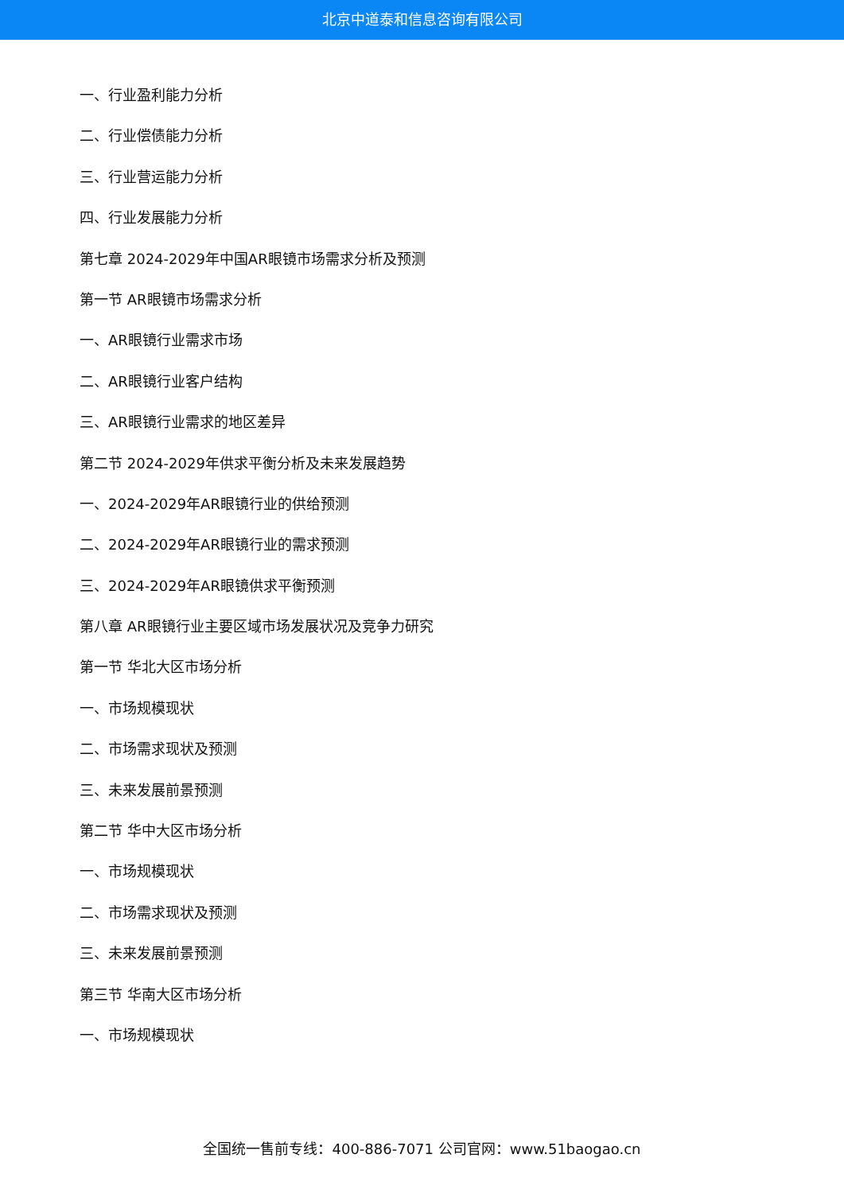北京中道泰和信息咨询有限公司
一、行业盈利能力分析
二、行业偿债能力分析
三、行业营运能力分析
四、行业发展能力分析
第七章 2024-2029年中国AR眼镜市场需求分析及预测
第一节 AR眼镜市场需求分析
一、AR眼镜行业需求市场
二、AR眼镜行业客户结构
三、AR眼镜行业需求的地区差异
第二节 2024-2029年供求平衡分析及未来发展趋势
一、2024-2029年AR眼镜行业的供给预测
二、2024-2029年AR眼镜行业的需求预测
三、2024-2029年AR眼镜供求平衡预测
第八章 AR眼镜行业主要区域市场发展状况及竞争力研究
第一节 华北大区市场分析
一、市场规模现状
二、市场需求现状及预测
三、未来发展前景预测
第二节 华中大区市场分析
一、市场规模现状
二、市场需求现状及预测
三、未来发展前景预测
第三节 华南大区市场分析
一、市场规模现状
全国统一售前专线：400-886-7071 公司官网：www.51baogao.cn